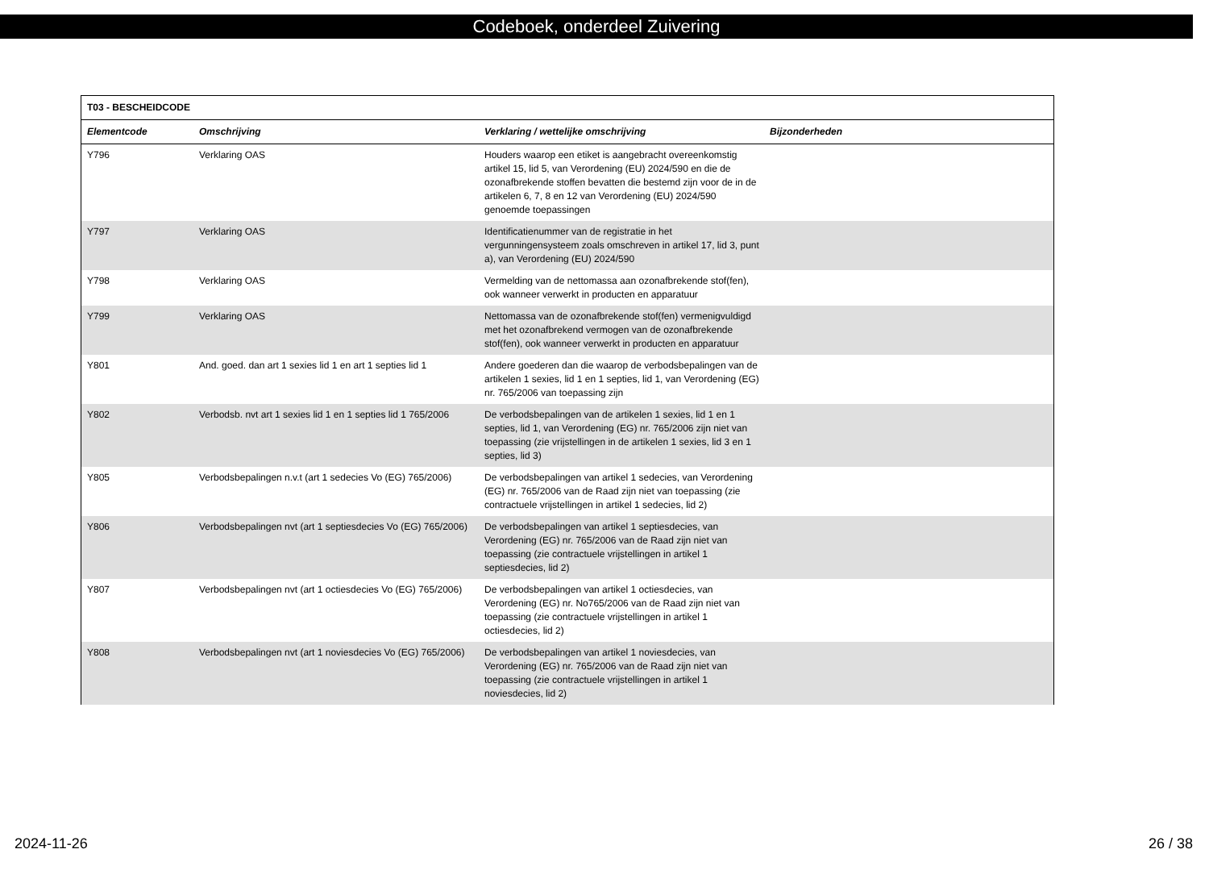Codeboek, onderdeel Zuivering
| T03 - BESCHEIDCODE | | | |
| --- | --- | --- | --- |
| Elementcode | Omschrijving | Verklaring / wettelijke omschrijving | Bijzonderheden |
| Y796 | Verklaring OAS | Houders waarop een etiket is aangebracht overeenkomstig artikel 15, lid 5, van Verordening (EU) 2024/590 en die de ozonafbrekende stoffen bevatten die bestemd zijn voor de in de artikelen 6, 7, 8 en 12 van Verordening (EU) 2024/590 genoemde toepassingen | |
| Y797 | Verklaring OAS | Identificatienummer van de registratie in het vergunningensysteem zoals omschreven in artikel 17, lid 3, punt a), van Verordening (EU) 2024/590 | |
| Y798 | Verklaring OAS | Vermelding van de nettomassa aan ozonafbrekende stof(fen), ook wanneer verwerkt in producten en apparatuur | |
| Y799 | Verklaring OAS | Nettomassa van de ozonafbrekende stof(fen) vermenigvuldigd met het ozonafbrekend vermogen van de ozonafbrekende stof(fen), ook wanneer verwerkt in producten en apparatuur | |
| Y801 | And. goed. dan art 1 sexies lid 1 en art 1 septies lid 1 | Andere goederen dan die waarop de verbodsbepalingen van de artikelen 1 sexies, lid 1 en 1 septies, lid 1, van Verordening (EG) nr. 765/2006 van toepassing zijn | |
| Y802 | Verbodsb. nvt art 1 sexies lid 1 en 1 septies lid 1 765/2006 | De verbodsbepalingen van de artikelen 1 sexies, lid 1 en 1 septies, lid 1, van Verordening (EG) nr. 765/2006 zijn niet van toepassing (zie vrijstellingen in de artikelen 1 sexies, lid 3 en 1 septies, lid 3) | |
| Y805 | Verbodsbepalingen n.v.t (art 1 sedecies Vo (EG) 765/2006) | De verbodsbepalingen van artikel 1 sedecies, van Verordening (EG) nr. 765/2006 van de Raad zijn niet van toepassing (zie contractuele vrijstellingen in artikel 1 sedecies, lid 2) | |
| Y806 | Verbodsbepalingen nvt (art 1 septiesdecies Vo (EG) 765/2006) | De verbodsbepalingen van artikel 1 septiesdecies, van Verordening (EG) nr. 765/2006 van de Raad zijn niet van toepassing (zie contractuele vrijstellingen in artikel 1 septiesdecies, lid 2) | |
| Y807 | Verbodsbepalingen nvt (art 1 octiesdecies Vo (EG) 765/2006) | De verbodsbepalingen van artikel 1 octiesdecies, van Verordening (EG) nr. No765/2006 van de Raad zijn niet van toepassing (zie contractuele vrijstellingen in artikel 1 octiesdecies, lid 2) | |
| Y808 | Verbodsbepalingen nvt (art 1 noviesdecies Vo (EG) 765/2006) | De verbodsbepalingen van artikel 1 noviesdecies, van Verordening (EG) nr. 765/2006 van de Raad zijn niet van toepassing (zie contractuele vrijstellingen in artikel 1 noviesdecies, lid 2) | |
2024-11-26 26 / 38